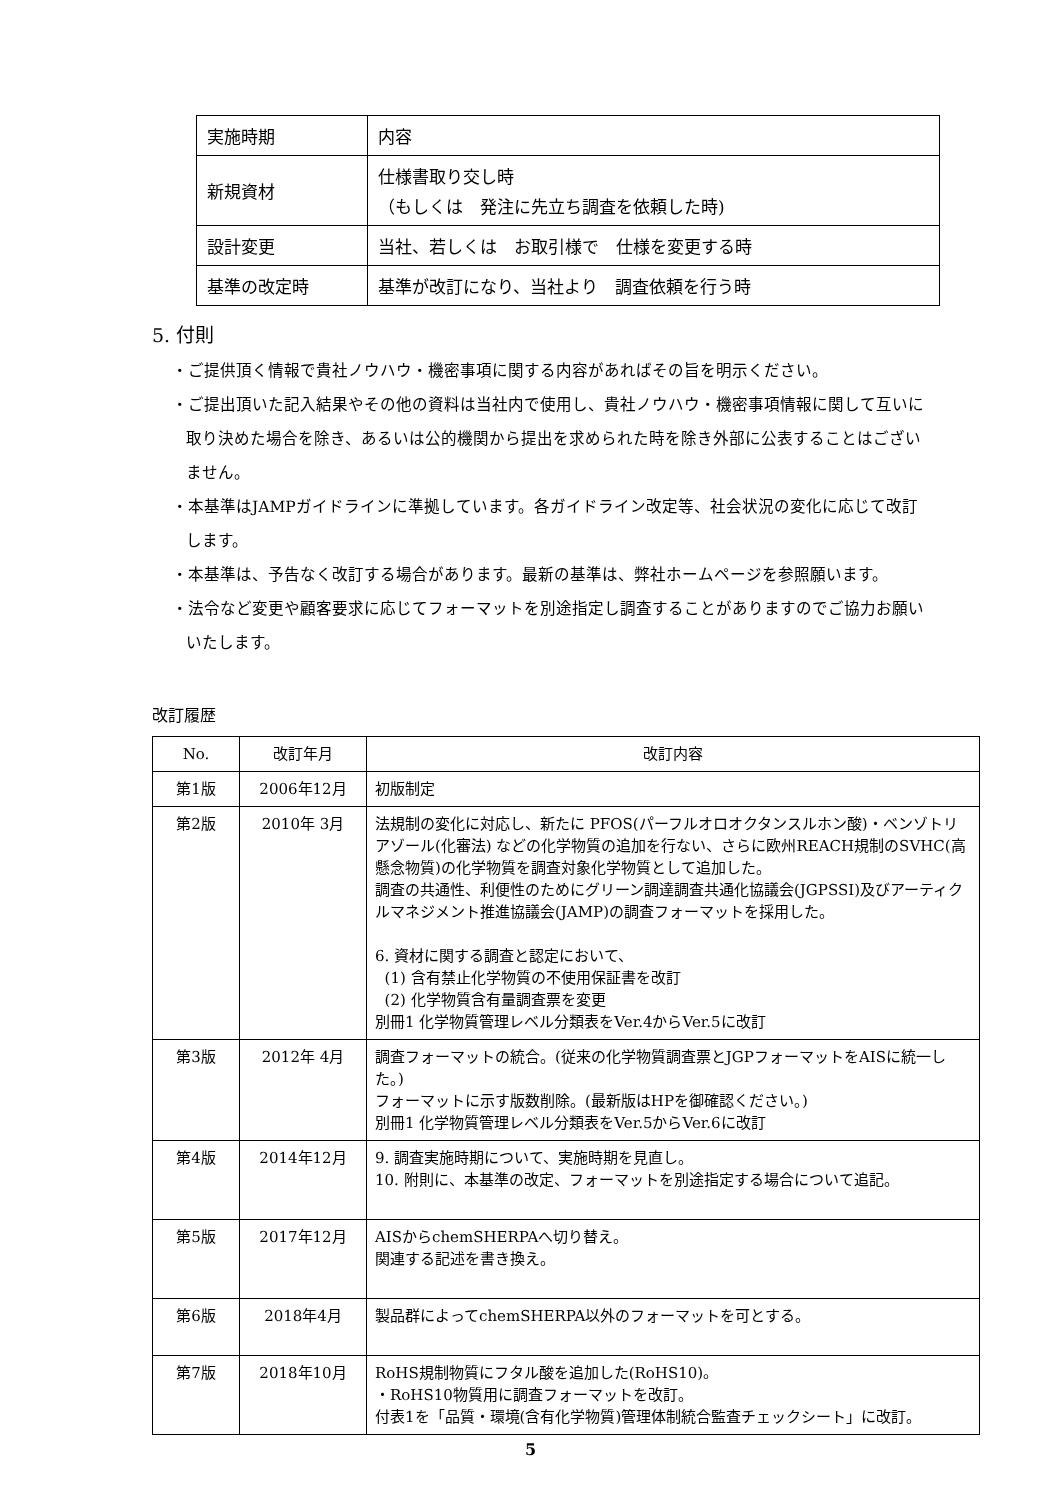| 実施時期 | 内容 |
| 新規資材 | 仕様書取り交し時 （もしくは 発注に先立ち調査を依頼した時) |
| 設計変更 | 当社、若しくは お取引様で 仕様を変更する時 |
| 基準の改定時 | 基準が改訂になり、当社より 調査依頼を行う時 |
5. 付則
・ご提供頂く情報で貴社ノウハウ・機密事項に関する内容があればその旨を明示ください。
・ご提出頂いた記入結果やその他の資料は当社内で使用し、貴社ノウハウ・機密事項情報に関して互いに取り決めた場合を除き、あるいは公的機関から提出を求められた時を除き外部に公表することはございません。
・本基準はJAMPガイドラインに準拠しています。各ガイドライン改定等、社会状況の変化に応じて改訂します。
・本基準は、予告なく改訂する場合があります。最新の基準は、弊社ホームページを参照願います。
・法令など変更や顧客要求に応じてフォーマットを別途指定し調査することがありますのでご協力お願いいたします。
改訂履歴
| No. | 改訂年月 | 改訂内容 |
| --- | --- | --- |
| 第1版 | 2006年12月 | 初版制定 |
| 第2版 | 2010年 3月 | 法規制の変化に対応し、新たに PFOS(パーフルオロオクタンスルホン酸)・ベンゾトリアゾール(化審法) などの化学物質の追加を行ない、さらに欧州REACH規制のSVHC(高懸念物質)の化学物質を調査対象化学物質として追加した。 調査の共通性、利便性のためにグリーン調達調査共通化協議会(JGPSSI)及びアーティクルマネジメント推進協議会(JAMP)の調査フォーマットを採用した。 6. 資材に関する調査と認定において、 (1) 含有禁止化学物質の不使用保証書を改訂 (2) 化学物質含有量調査票を変更 別冊1 化学物質管理レベル分類表をVer.4からVer.5に改訂 |
| 第3版 | 2012年 4月 | 調査フォーマットの統合。(従来の化学物質調査票とJGPフォーマットをAISに統一した。) フォーマットに示す版数削除。(最新版はHPを御確認ください。) 別冊1 化学物質管理レベル分類表をVer.5からVer.6に改訂 |
| 第4版 | 2014年12月 | 9. 調査実施時期について、実施時期を見直し。 10. 附則に、本基準の改定、フォーマットを別途指定する場合について追記。 |
| 第5版 | 2017年12月 | AISからchemSHERPAへ切り替え。 関連する記述を書き換え。 |
| 第6版 | 2018年4月 | 製品群によってchemSHERPA以外のフォーマットを可とする。 |
| 第7版 | 2018年10月 | RoHS規制物質にフタル酸を追加した(RoHS10)。 ・RoHS10物質用に調査フォーマットを改訂。 付表1を「品質・環境(含有化学物質)管理体制統合監査チェックシート」に改訂。 |
5